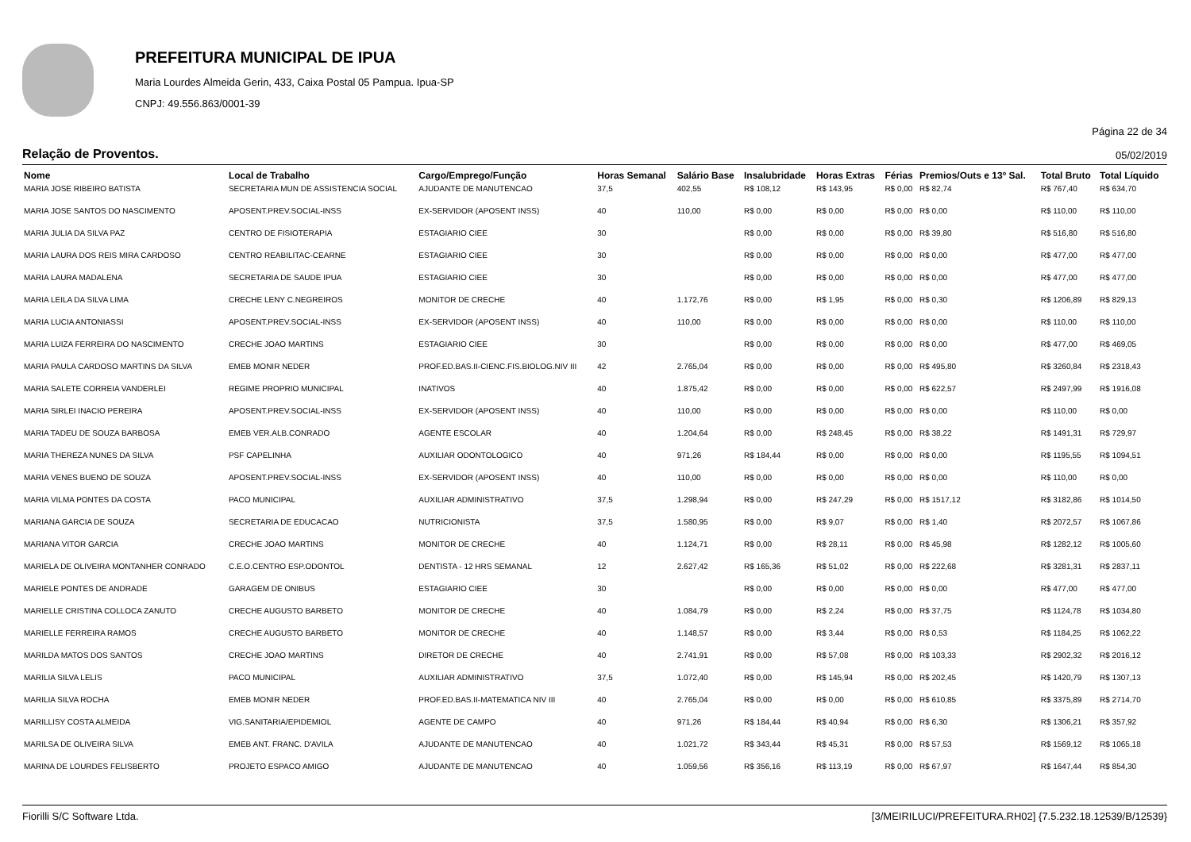PREFEITURA MUNICIPAL DE IPUA
Maria Lourdes Almeida Gerin, 433, Caixa Postal 05 Pampua. Ipua-SP
CNPJ: 49.556.863/0001-39
Página 22 de 34
Relação de Proventos. 05/02/2019
| Nome | Local de Trabalho | Cargo/Emprego/Função | Horas Semanal | Salário Base | Insalubridade | Horas Extras | Férias | Premios/Outs e 13º Sal. | Total Bruto | Total Líquido |
| --- | --- | --- | --- | --- | --- | --- | --- | --- | --- | --- |
| MARIA JOSE RIBEIRO BATISTA | SECRETARIA MUN DE ASSISTENCIA SOCIAL | AJUDANTE DE MANUTENCAO | 37,5 | 402,55 | R$ 108,12 | R$ 143,95 | R$ 0,00 | R$ 82,74 | R$ 767,40 | R$ 634,70 |
| MARIA JOSE SANTOS DO NASCIMENTO | APOSENT.PREV.SOCIAL-INSS | EX-SERVIDOR (APOSENT INSS) | 40 | 110,00 | R$ 0,00 | R$ 0,00 | R$ 0,00 | R$ 0,00 | R$ 110,00 | R$ 110,00 |
| MARIA JULIA DA SILVA PAZ | CENTRO DE FISIOTERAPIA | ESTAGIARIO CIEE | 30 | | R$ 0,00 | R$ 0,00 | R$ 0,00 | R$ 39,80 | R$ 516,80 | R$ 516,80 |
| MARIA LAURA DOS REIS MIRA CARDOSO | CENTRO REABILITAC-CEARNE | ESTAGIARIO CIEE | 30 | | R$ 0,00 | R$ 0,00 | R$ 0,00 | R$ 0,00 | R$ 477,00 | R$ 477,00 |
| MARIA LAURA MADALENA | SECRETARIA DE SAUDE IPUA | ESTAGIARIO CIEE | 30 | | R$ 0,00 | R$ 0,00 | R$ 0,00 | R$ 0,00 | R$ 477,00 | R$ 477,00 |
| MARIA LEILA DA SILVA LIMA | CRECHE LENY C.NEGREIROS | MONITOR DE CRECHE | 40 | 1.172,76 | R$ 0,00 | R$ 1,95 | R$ 0,00 | R$ 0,30 | R$ 1206,89 | R$ 829,13 |
| MARIA LUCIA ANTONIASSI | APOSENT.PREV.SOCIAL-INSS | EX-SERVIDOR (APOSENT INSS) | 40 | 110,00 | R$ 0,00 | R$ 0,00 | R$ 0,00 | R$ 0,00 | R$ 110,00 | R$ 110,00 |
| MARIA LUIZA FERREIRA DO NASCIMENTO | CRECHE JOAO MARTINS | ESTAGIARIO CIEE | 30 | | R$ 0,00 | R$ 0,00 | R$ 0,00 | R$ 0,00 | R$ 477,00 | R$ 469,05 |
| MARIA PAULA CARDOSO MARTINS DA SILVA | EMEB MONIR NEDER | PROF.ED.BAS.II-CIENC.FIS.BIOLOG.NIV III | 42 | 2.765,04 | R$ 0,00 | R$ 0,00 | R$ 0,00 | R$ 495,80 | R$ 3260,84 | R$ 2318,43 |
| MARIA SALETE CORREIA VANDERLEI | REGIME PROPRIO MUNICIPAL | INATIVOS | 40 | 1.875,42 | R$ 0,00 | R$ 0,00 | R$ 0,00 | R$ 622,57 | R$ 2497,99 | R$ 1916,08 |
| MARIA SIRLEI INACIO PEREIRA | APOSENT.PREV.SOCIAL-INSS | EX-SERVIDOR (APOSENT INSS) | 40 | 110,00 | R$ 0,00 | R$ 0,00 | R$ 0,00 | R$ 0,00 | R$ 110,00 | R$ 0,00 |
| MARIA TADEU DE SOUZA BARBOSA | EMEB VER.ALB.CONRADO | AGENTE ESCOLAR | 40 | 1.204,64 | R$ 0,00 | R$ 248,45 | R$ 0,00 | R$ 38,22 | R$ 1491,31 | R$ 729,97 |
| MARIA THEREZA NUNES DA SILVA | PSF CAPELINHA | AUXILIAR ODONTOLOGICO | 40 | 971,26 | R$ 184,44 | R$ 0,00 | R$ 0,00 | R$ 0,00 | R$ 1195,55 | R$ 1094,51 |
| MARIA VENES BUENO DE SOUZA | APOSENT.PREV.SOCIAL-INSS | EX-SERVIDOR (APOSENT INSS) | 40 | 110,00 | R$ 0,00 | R$ 0,00 | R$ 0,00 | R$ 0,00 | R$ 110,00 | R$ 0,00 |
| MARIA VILMA PONTES DA COSTA | PACO MUNICIPAL | AUXILIAR ADMINISTRATIVO | 37,5 | 1.298,94 | R$ 0,00 | R$ 247,29 | R$ 0,00 | R$ 1517,12 | R$ 3182,86 | R$ 1014,50 |
| MARIANA GARCIA DE SOUZA | SECRETARIA DE EDUCACAO | NUTRICIONISTA | 37,5 | 1.580,95 | R$ 0,00 | R$ 9,07 | R$ 0,00 | R$ 1,40 | R$ 2072,57 | R$ 1067,86 |
| MARIANA VITOR GARCIA | CRECHE JOAO MARTINS | MONITOR DE CRECHE | 40 | 1.124,71 | R$ 0,00 | R$ 28,11 | R$ 0,00 | R$ 45,98 | R$ 1282,12 | R$ 1005,60 |
| MARIELA DE OLIVEIRA MONTANHER CONRADO | C.E.O.CENTRO ESP.ODONTOL | DENTISTA - 12 HRS SEMANAL | 12 | 2.627,42 | R$ 165,36 | R$ 51,02 | R$ 0,00 | R$ 222,68 | R$ 3281,31 | R$ 2837,11 |
| MARIELE PONTES DE ANDRADE | GARAGEM DE ONIBUS | ESTAGIARIO CIEE | 30 | | R$ 0,00 | R$ 0,00 | R$ 0,00 | R$ 0,00 | R$ 477,00 | R$ 477,00 |
| MARIELLE CRISTINA COLLOCA ZANUTO | CRECHE AUGUSTO BARBETO | MONITOR DE CRECHE | 40 | 1.084,79 | R$ 0,00 | R$ 2,24 | R$ 0,00 | R$ 37,75 | R$ 1124,78 | R$ 1034,80 |
| MARIELLE FERREIRA RAMOS | CRECHE AUGUSTO BARBETO | MONITOR DE CRECHE | 40 | 1.148,57 | R$ 0,00 | R$ 3,44 | R$ 0,00 | R$ 0,53 | R$ 1184,25 | R$ 1062,22 |
| MARILDA MATOS DOS SANTOS | CRECHE JOAO MARTINS | DIRETOR DE CRECHE | 40 | 2.741,91 | R$ 0,00 | R$ 57,08 | R$ 0,00 | R$ 103,33 | R$ 2902,32 | R$ 2016,12 |
| MARILIA SILVA LELIS | PACO MUNICIPAL | AUXILIAR ADMINISTRATIVO | 37,5 | 1.072,40 | R$ 0,00 | R$ 145,94 | R$ 0,00 | R$ 202,45 | R$ 1420,79 | R$ 1307,13 |
| MARILIA SILVA ROCHA | EMEB MONIR NEDER | PROF.ED.BAS.II-MATEMATICA NIV III | 40 | 2.765,04 | R$ 0,00 | R$ 0,00 | R$ 0,00 | R$ 610,85 | R$ 3375,89 | R$ 2714,70 |
| MARILLISY COSTA ALMEIDA | VIG.SANITARIA/EPIDEMIOL | AGENTE DE CAMPO | 40 | 971,26 | R$ 184,44 | R$ 40,94 | R$ 0,00 | R$ 6,30 | R$ 1306,21 | R$ 357,92 |
| MARILSA DE OLIVEIRA SILVA | EMEB ANT. FRANC. D'AVILA | AJUDANTE DE MANUTENCAO | 40 | 1.021,72 | R$ 343,44 | R$ 45,31 | R$ 0,00 | R$ 57,53 | R$ 1569,12 | R$ 1065,18 |
| MARINA DE LOURDES FELISBERTO | PROJETO ESPACO AMIGO | AJUDANTE DE MANUTENCAO | 40 | 1.059,56 | R$ 356,16 | R$ 113,19 | R$ 0,00 | R$ 67,97 | R$ 1647,44 | R$ 854,30 |
Fiorilli S/C Software Ltda. [3/MEIRILUCI/PREFEITURA.RH02] {7.5.232.18.12539/B/12539}